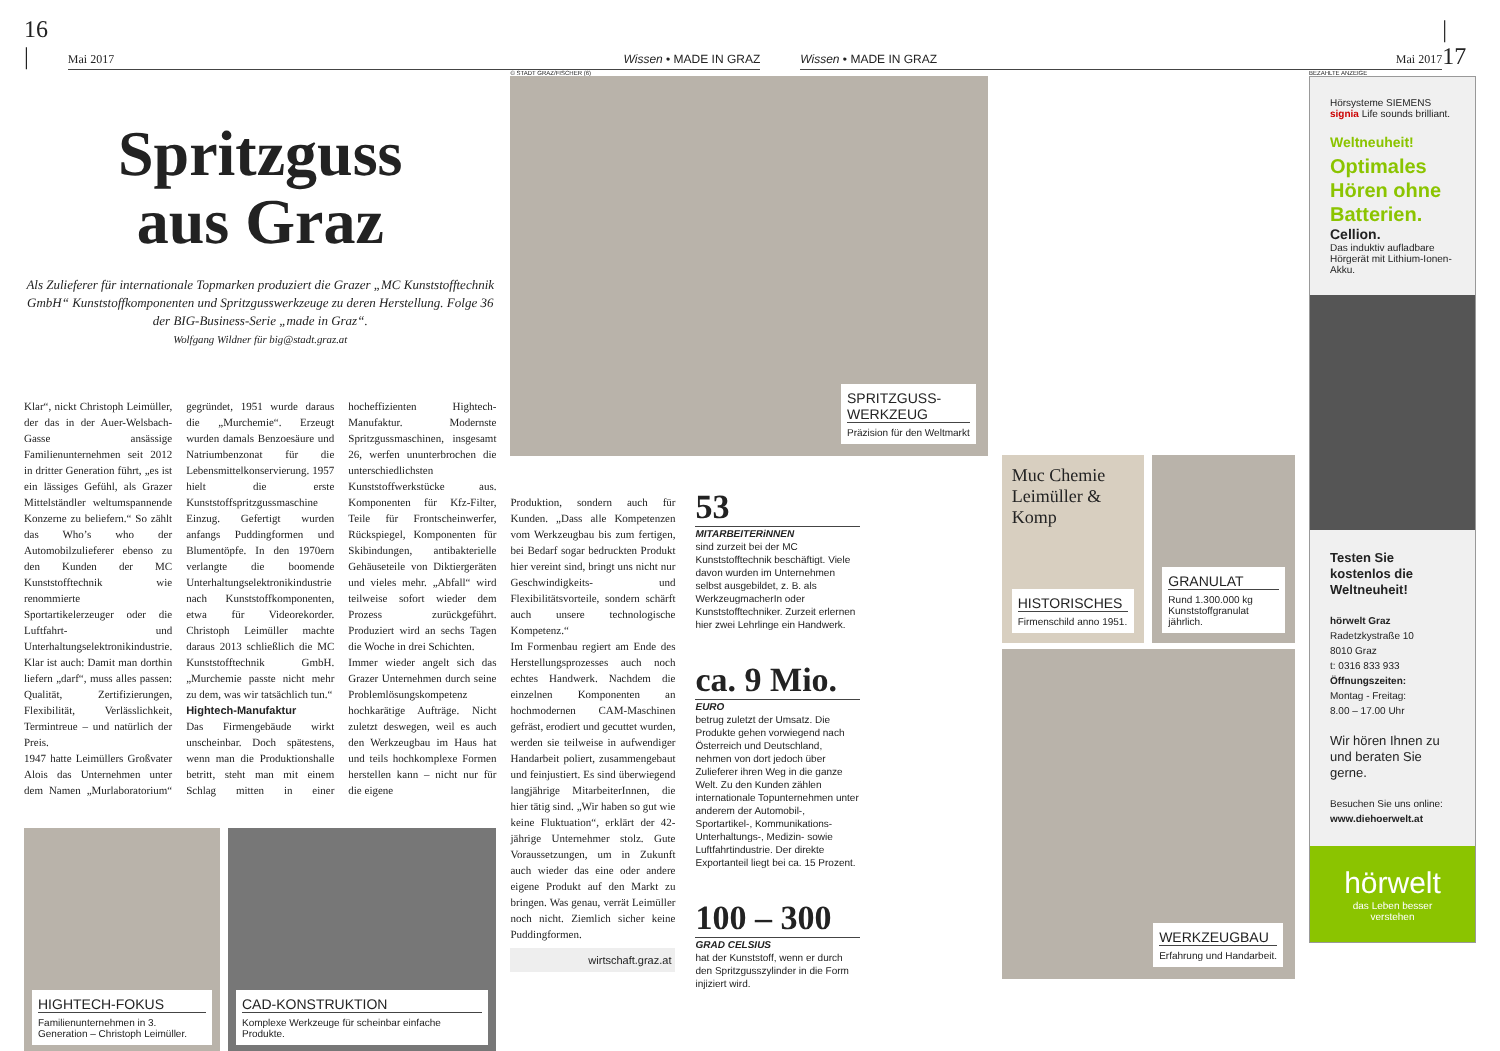16 |
Mai 2017 Wissen • MADE IN GRAZ
Wissen • MADE IN GRAZ Mai 2017
| 17
Spritzguss
aus Graz
Als Zulieferer für internationale Topmarken produziert die Grazer „MC Kunststofftechnik GmbH“ Kunststoffkomponenten und Spritzgusswerkzeuge zu deren Herstellung. Folge 36 der BIG-Business-Serie „made in Graz“.
Wolfgang Wildner für big@stadt.graz.at
Klar“, nickt Christoph Leimüller, der das in der Auer-Welsbach-Gasse ansässige Familienunternehmen seit 2012 in dritter Generation führt, „es ist ein lässiges Gefühl, als Grazer Mittelständler weltumspannende Konzerne zu beliefern.“ So zählt das Who’s who der Automobilzulieferer ebenso zu den Kunden der MC Kunststofftechnik wie renommierte Sportartikelerzeuger oder die Luftfahrt- und Unterhaltungselektronikindustrie. Klar ist auch: Damit man dorthin liefern „darf“, muss alles passen: Qualität, Zertifizierungen, Flexibilität, Verlässlichkeit, Termintreue – und natürlich der Preis.
1947 hatte Leimüllers Großvater Alois das Unternehmen unter dem Namen „Murlaboratorium“ gegründet, 1951 wurde daraus die „Murchemie“. Erzeugt wurden damals Benzoesäure und Natriumbenzonat für die Lebensmittelkonservierung. 1957 hielt die erste Kunststoffspritzgussmaschine Einzug. Gefertigt wurden anfangs Puddingformen und Blumentöpfe. In den 1970ern verlangte die boomende Unterhaltungselektronikindustrie nach Kunststoffkomponenten, etwa für Videorekorder. Christoph Leimüller machte daraus 2013 schließlich die MC Kunststofftechnik GmbH. „Murchemie passte nicht mehr zu dem, was wir tatsächlich tun.“
Hightech-Manufaktur
Das Firmengebäude wirkt unscheinbar. Doch spätestens, wenn man die Produktionshalle betritt, steht man mit einem Schlag mitten in einer hocheffizienten Hightech-Manufaktur. Modernste Spritzgussmaschinen, insgesamt 26, werfen ununterbrochen die unterschiedlichsten Kunststoffwerkstücke aus. Komponenten für Kfz-Filter, Teile für Frontscheinwerfer, Rückspiegel, Komponenten für Skibindungen, antibakterielle Gehäuseteile von Diktiergeräten und vieles mehr. „Abfall“ wird teilweise sofort wieder dem Prozess zurückgeführt. Produziert wird an sechs Tagen die Woche in drei Schichten.
Immer wieder angelt sich das Grazer Unternehmen durch seine Problemlösungskompetenz hochkarätige Aufträge. Nicht zuletzt deswegen, weil es auch den Werkzeugbau im Haus hat und teils hochkomplexe Formen herstellen kann – nicht nur für die eigene
HIGHTECH-FOKUS Familienunternehmen in 3. Generation – Christoph Leimüller.
CAD-KONSTRUKTION Komplexe Werkzeuge für scheinbar einfache Produkte.
© STADT GRAZ/FISCHER (6)
SPRITZGUSS-
WERKZEUG Präzision für den Weltmarkt
Produktion, sondern auch für Kunden. „Dass alle Kompetenzen vom Werkzeugbau bis zum fertigen, bei Bedarf sogar bedruckten Produkt hier vereint sind, bringt uns nicht nur Geschwindigkeits- und Flexibilitätsvorteile, sondern schärft auch unsere technologische Kompetenz.“
Im Formenbau regiert am Ende des Herstellungsprozesses auch noch echtes Handwerk. Nachdem die einzelnen Komponenten an hochmodernen CAM-Maschinen gefräst, erodiert und gecuttet wurden, werden sie teilweise in aufwendiger Handarbeit poliert, zusammengebaut und feinjustiert. Es sind überwiegend langjährige MitarbeiterInnen, die hier tätig sind. „Wir haben so gut wie keine Fluktuation“, erklärt der 42-jährige Unternehmer stolz. Gute Voraussetzungen, um in Zukunft auch wieder das eine oder andere eigene Produkt auf den Markt zu bringen. Was genau, verrät Leimüller noch nicht. Ziemlich sicher keine Puddingformen.
wirtschaft.graz.at
53
MITARBEITERiNNEN
sind zurzeit bei der MC Kunststofftechnik beschäftigt. Viele davon wurden im Unternehmen selbst ausgebildet, z. B. als WerkzeugmacherIn oder Kunststofftechniker. Zurzeit erlernen hier zwei Lehrlinge ein Handwerk.
ca. 9 Mio.
EURO
betrug zuletzt der Umsatz. Die Produkte gehen vorwiegend nach Österreich und Deutschland, nehmen von dort jedoch über Zulieferer ihren Weg in die ganze Welt. Zu den Kunden zählen internationale Topunternehmen unter anderem der Automobil-, Sportartikel-, Kommunikations- Unterhaltungs-, Medizin- sowie Luftfahrtindustrie. Der direkte Exportanteil liegt bei ca. 15 Prozent.
100 – 300
GRAD CELSIUS
hat der Kunststoff, wenn er durch den Spritzgusszylinder in die Form injiziert wird.
Muc Chemie
Leimüller & Komp
HISTORISCHES Firmenschild anno 1951.
GRANULAT Rund 1.300.000 kg Kunststoffgranulat jährlich.
WERKZEUGBAU Erfahrung und Handarbeit.
BEZAHLTE ANZEIGE
Hörsysteme SIEMENS signia Life sounds brilliant.
Weltneuheit!
Optimales Hören ohne Batterien.
Cellion.
Das induktiv aufladbare Hörgerät mit Lithium-Ionen-Akku.
Testen Sie kostenlos die Weltneuheit!
hörwelt Graz
Radetzkystraße 10
8010 Graz
t: 0316 833 933
Öffnungszeiten:
Montag - Freitag:
8.00 – 17.00 Uhr
Wir hören Ihnen zu und beraten Sie gerne.
Besuchen Sie uns online:
www.diehoerwelt.at
hörwelt
das Leben besser verstehen